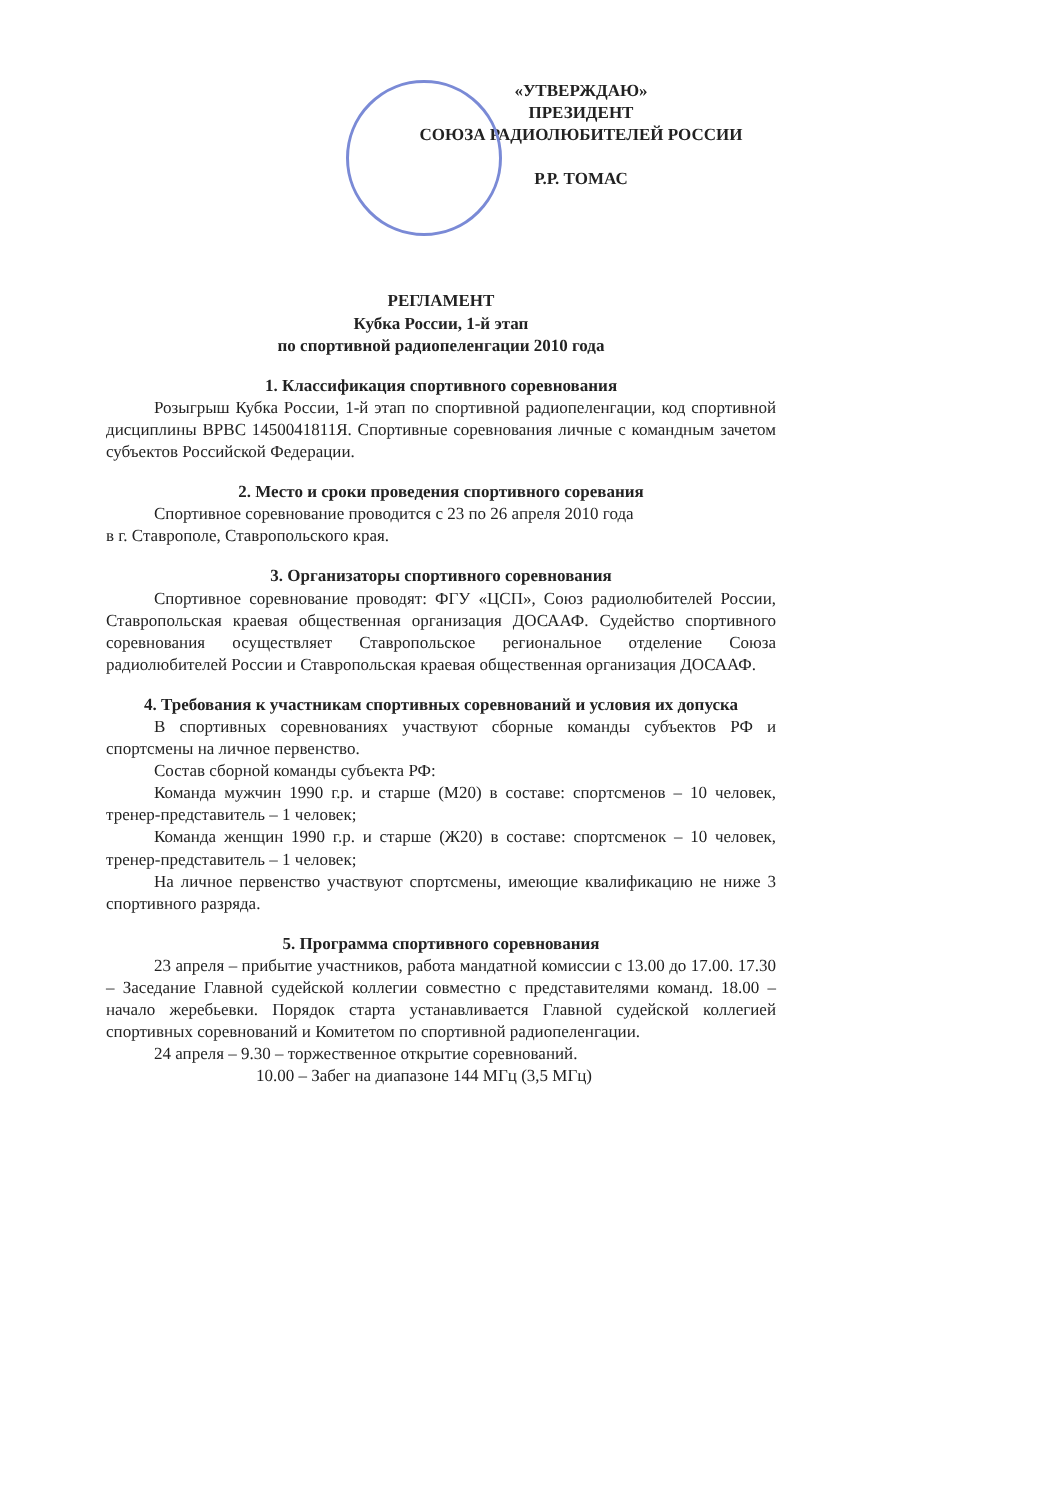«УТВЕРЖДАЮ»
ПРЕЗИДЕНТ
СОЮЗА РАДИОЛЮБИТЕЛЕЙ РОССИИ
Р.Р. ТОМАС
РЕГЛАМЕНТ
Кубка России, 1-й этап
по спортивной радиопеленгации 2010 года
1. Классификация спортивного соревнования
Розыгрыш Кубка России, 1-й этап по спортивной радиопеленгации, код спортивной дисциплины ВРВС 1450041811Я. Спортивные соревнования личные с командным зачетом субъектов Российской Федерации.
2. Место и сроки проведения спортивного соревания
Спортивное соревнование проводится с 23 по 26 апреля 2010 года
в г. Ставрополе, Ставропольского края.
3. Организаторы спортивного соревнования
Спортивное соревнование проводят: ФГУ «ЦСП», Союз радиолюбителей России, Ставропольская краевая общественная организация ДОСААФ. Судейство спортивного соревнования осуществляет Ставропольское региональное отделение Союза радиолюбителей России и Ставропольская краевая общественная организация ДОСААФ.
4. Требования к участникам спортивных соревнований и условия их допуска
В спортивных соревнованиях участвуют сборные команды субъектов РФ и спортсмены на личное первенство.
Состав сборной команды субъекта РФ:
Команда мужчин 1990 г.р. и старше (М20) в составе: спортсменов – 10 человек, тренер-представитель – 1 человек;
Команда женщин 1990 г.р. и старше (Ж20) в составе: спортсменок – 10 человек, тренер-представитель – 1 человек;
На личное первенство участвуют спортсмены, имеющие квалификацию не ниже 3 спортивного разряда.
5. Программа спортивного соревнования
23 апреля – прибытие участников, работа мандатной комиссии с 13.00 до 17.00. 17.30 – Заседание Главной судейской коллегии совместно с представителями команд. 18.00 – начало жеребьевки. Порядок старта устанавливается Главной судейской коллегией спортивных соревнований и Комитетом по спортивной радиопеленгации.
24 апреля – 9.30 – торжественное открытие соревнований.
10.00 – Забег на диапазоне 144 МГц (3,5 МГц)